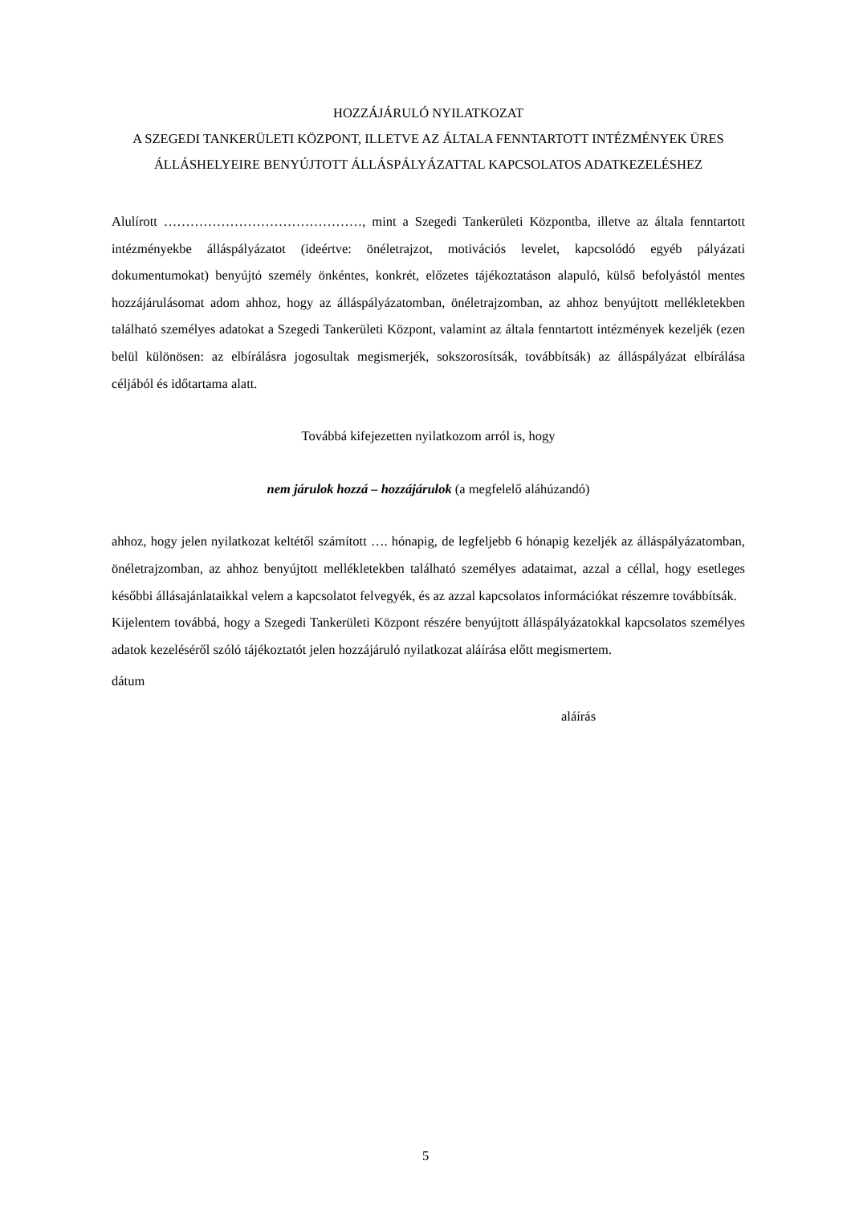HOZZÁJÁRULÓ NYILATKOZAT
A SZEGEDI TANKERÜLETI KÖZPONT, ILLETVE AZ ÁLTALA FENNTARTOTT INTÉZMÉNYEK ÜRES ÁLLÁSHELYEIRE BENYÚJTOTT ÁLLÁSPÁLYÁZATTAL KAPCSOLATOS ADATKEZELÉSHEZ
Alulírott ………………………………………, mint a Szegedi Tankerületi Központba, illetve az általa fenntartott intézményekbe álláspályázatot (ideértve: önéletrajzot, motivációs levelet, kapcsolódó egyéb pályázati dokumentumokat) benyújtó személy önkéntes, konkrét, előzetes tájékoztatáson alapuló, külső befolyástól mentes hozzájárulásomat adom ahhoz, hogy az álláspályázatomban, önéletrajzomban, az ahhoz benyújtott mellékletekben található személyes adatokat a Szegedi Tankerületi Központ, valamint az általa fenntartott intézmények kezeljék (ezen belül különösen: az elbírálásra jogosultak megismerjék, sokszorosítsák, továbbítsák) az álláspályázat elbírálása céljából és időtartama alatt.
Továbbá kifejezetten nyilatkozom arról is, hogy
nem járulok hozzá – hozzájárulok (a megfelelő aláhúzandó)
ahhoz, hogy jelen nyilatkozat keltétől számított …. hónapig, de legfeljebb 6 hónapig kezeljék az álláspályázatomban, önéletrajzomban, az ahhoz benyújtott mellékletekben található személyes adataimat, azzal a céllal, hogy esetleges későbbi állásajánlataikkal velem a kapcsolatot felvegyék, és az azzal kapcsolatos információkat részemre továbbítsák.
Kijelentem továbbá, hogy a Szegedi Tankerületi Központ részére benyújtott álláspályázatokkal kapcsolatos személyes adatok kezeléséről szóló tájékoztatót jelen hozzájáruló nyilatkozat aláírása előtt megismertem.
dátum
aláírás
5